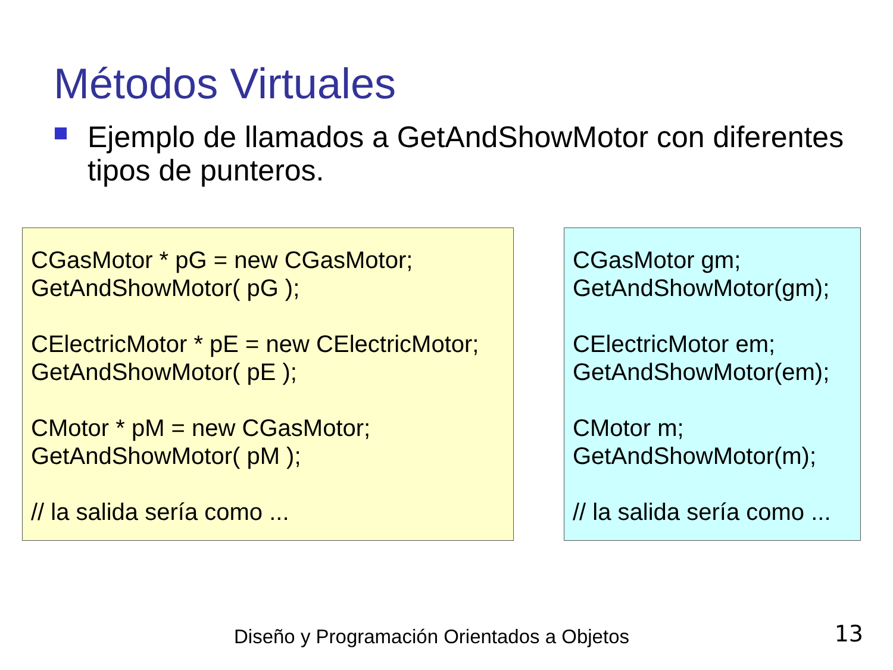Métodos Virtuales
Ejemplo de llamados a GetAndShowMotor con diferentes tipos de punteros.
CGasMotor * pG = new CGasMotor;
GetAndShowMotor( pG );
CElectricMotor * pE = new CElectricMotor;
GetAndShowMotor( pE );
CMotor * pM = new CGasMotor;
GetAndShowMotor( pM );
// la salida sería como ...
CGasMotor gm;
GetAndShowMotor(gm);
CElectricMotor em;
GetAndShowMotor(em);
CMotor m;
GetAndShowMotor(m);
// la salida sería como ...
Diseño y Programación Orientados a Objetos
13